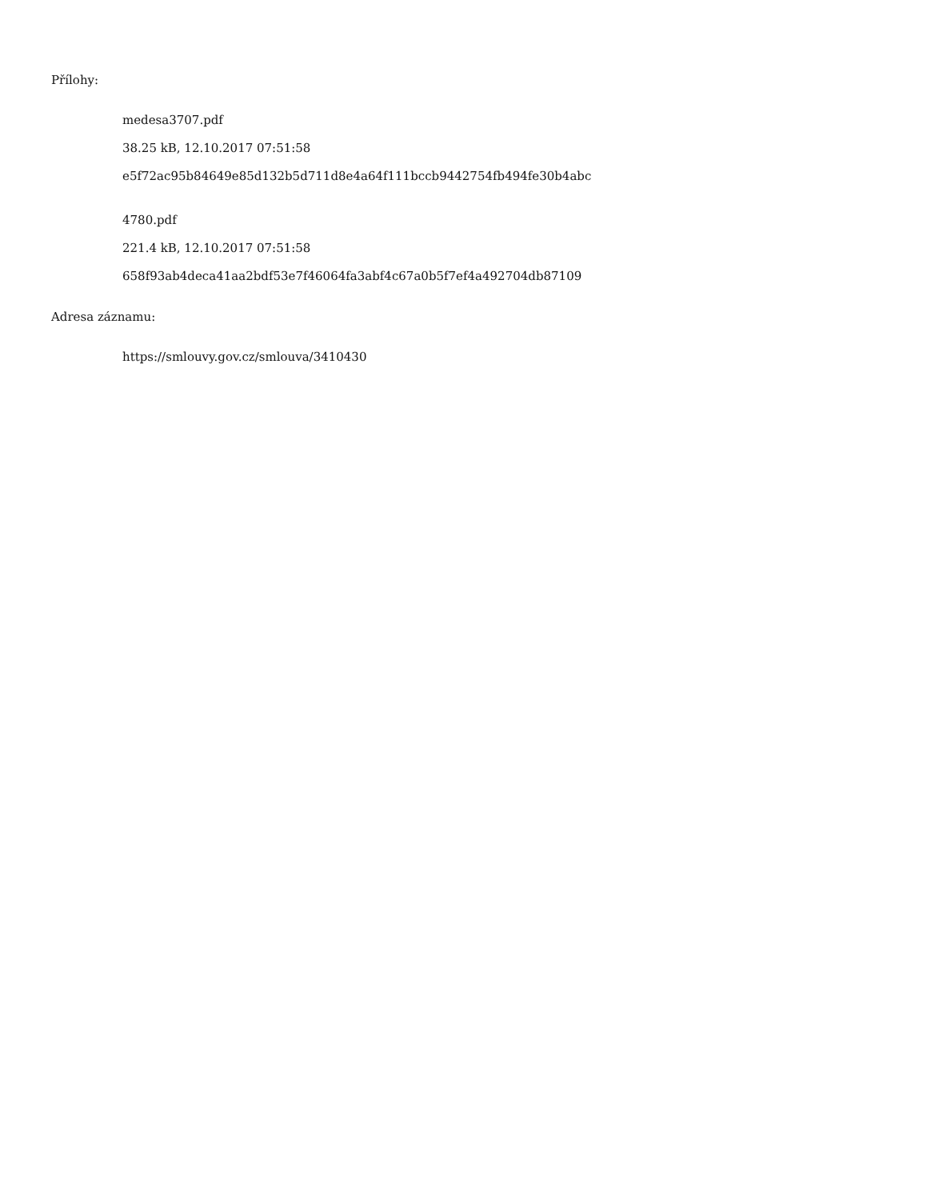Přílohy:
medesa3707.pdf
38.25 kB, 12.10.2017 07:51:58
e5f72ac95b84649e85d132b5d711d8e4a64f111bccb9442754fb494fe30b4abc
4780.pdf
221.4 kB, 12.10.2017 07:51:58
658f93ab4deca41aa2bdf53e7f46064fa3abf4c67a0b5f7ef4a492704db87109
Adresa záznamu:
https://smlouvy.gov.cz/smlouva/3410430